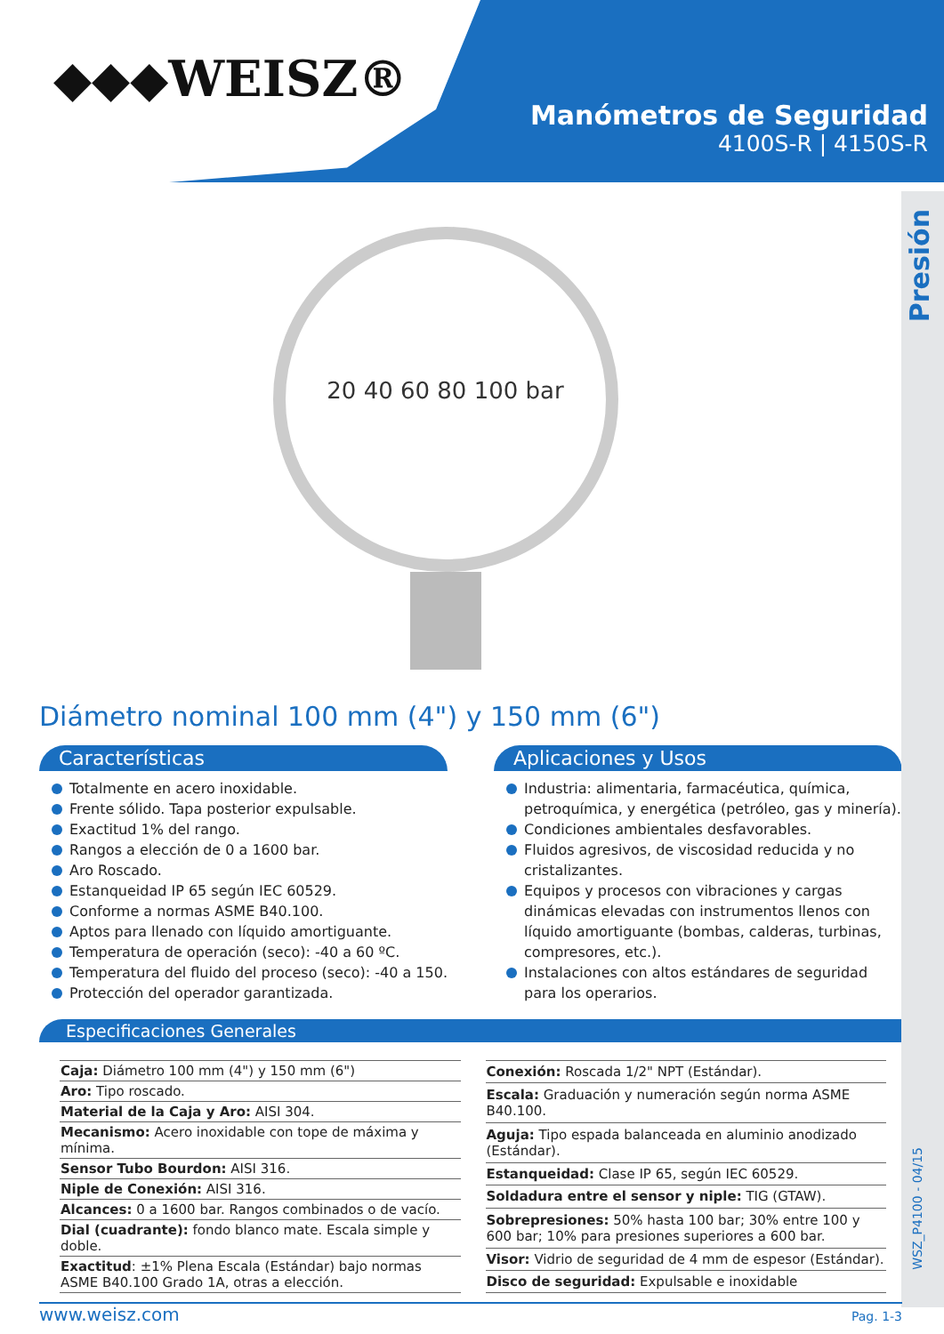◆◆◆WEISZ®
Manómetros de Seguridad
4100S-R | 4150S-R
Presión
WSZ_P4100 - 04/15
20 40 60 80 100 bar
Diámetro nominal 100 mm (4") y 150 mm (6")
Características
Totalmente en acero inoxidable.
Frente sólido. Tapa posterior expulsable.
Exactitud 1% del rango.
Rangos a elección de 0 a 1600 bar.
Aro Roscado.
Estanqueidad IP 65 según IEC 60529.
Conforme a normas ASME B40.100.
Aptos para llenado con líquido amortiguante.
Temperatura de operación (seco): -40 a 60 ºC.
Temperatura del fluido del proceso (seco): -40 a 150.
Protección del operador garantizada.
Aplicaciones y Usos
Industria: alimentaria, farmacéutica, química, petroquímica, y energética (petróleo, gas y minería).
Condiciones ambientales desfavorables.
Fluidos agresivos, de viscosidad reducida y no cristalizantes.
Equipos y procesos con vibraciones y cargas dinámicas elevadas con instrumentos llenos con líquido amortiguante (bombas, calderas, turbinas, compresores, etc.).
Instalaciones con altos estándares de seguridad para los operarios.
Especificaciones Generales
| Caja: Diámetro 100 mm (4") y 150 mm (6") |
| Aro: Tipo roscado. |
| Material de la Caja y Aro: AISI 304. |
| Mecanismo: Acero inoxidable con tope de máxima y mínima. |
| Sensor Tubo Bourdon: AISI 316. |
| Niple de Conexión: AISI 316. |
| Alcances: 0 a 1600 bar. Rangos combinados o de vacío. |
| Dial (cuadrante): fondo blanco mate. Escala simple y doble. |
| Exactitud : ±1% Plena Escala (Estándar) bajo normas ASME B40.100 Grado 1A, otras a elección. |
| Conexión: Roscada 1/2" NPT (Estándar). |
| Escala: Graduación y numeración según norma ASME B40.100. |
| Aguja: Tipo espada balanceada en aluminio anodizado (Estándar). |
| Estanqueidad: Clase IP 65, según IEC 60529. |
| Soldadura entre el sensor y niple: TIG (GTAW). |
| Sobrepresiones: 50% hasta 100 bar; 30% entre 100 y 600 bar; 10% para presiones superiores a 600 bar. |
| Visor: Vidrio de seguridad de 4 mm de espesor (Estándar). |
| Disco de seguridad: Expulsable e inoxidable |
www.weisz.com Pag. 1-3